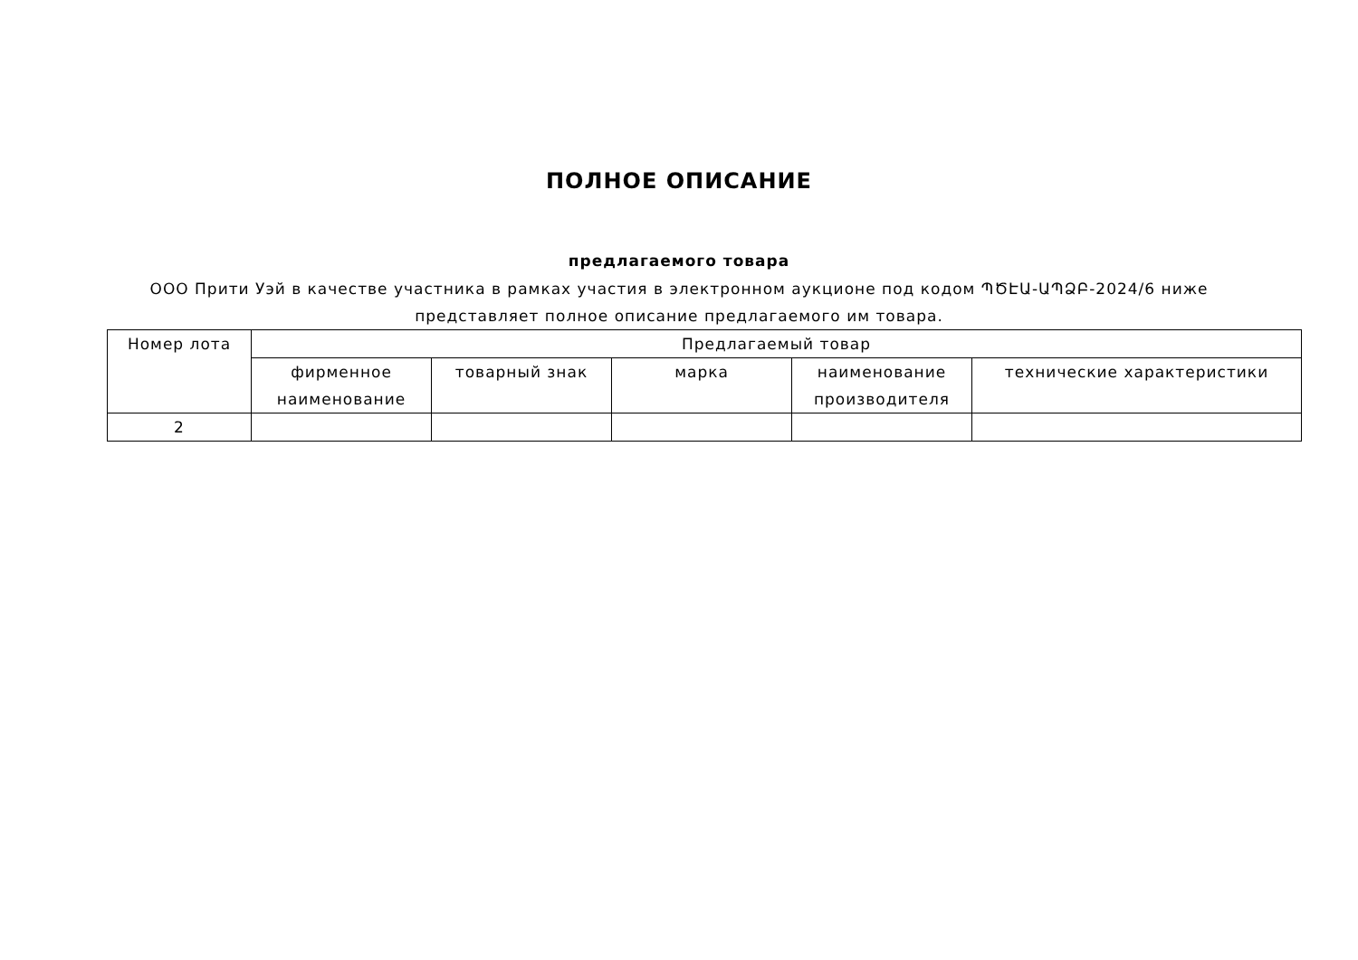ПОЛНОЕ ОПИСАНИЕ
предлагаемого товара
ООО Прити Уэй в качестве участника в рамках участия в электронном аукционе под кодом ՊԾԷԱ-ԱՊՁԲ-2024/6 ниже представляет полное описание предлагаемого им товара.
| Номер лота | Предлагаемый товар | | | | |
| --- | --- | --- | --- | --- | --- |
| | фирменное наименование | товарный знак | марка | наименование производителя | технические характеристики |
| 2 | | | | | |